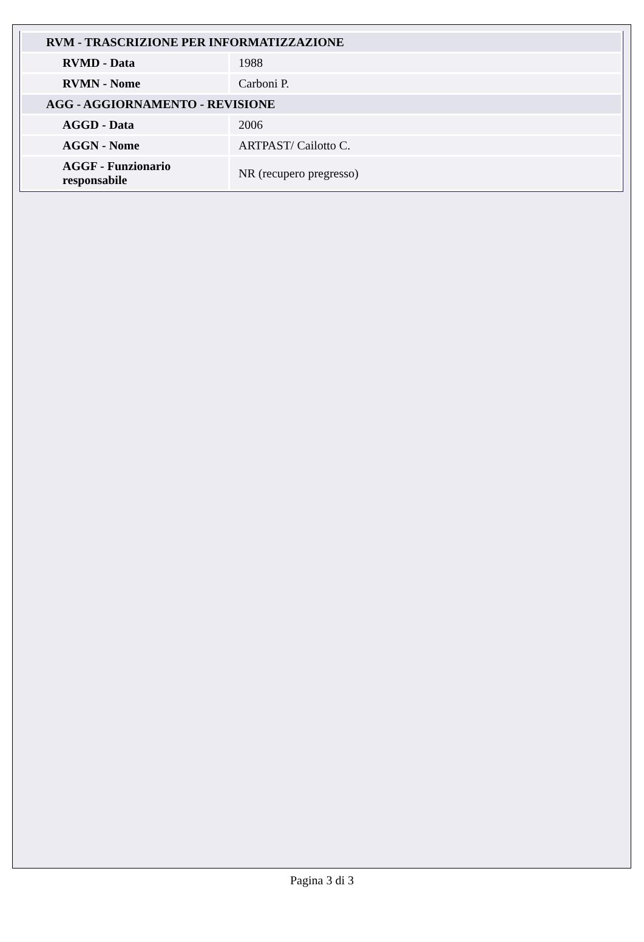| RVM - TRASCRIZIONE PER INFORMATIZZAZIONE | |
| RVMD - Data | 1988 |
| RVMN - Nome | Carboni P. |
| AGG - AGGIORNAMENTO - REVISIONE | |
| AGGD - Data | 2006 |
| AGGN - Nome | ARTPAST/ Cailotto C. |
| AGGF - Funzionario responsabile | NR (recupero pregresso) |
Pagina 3 di 3